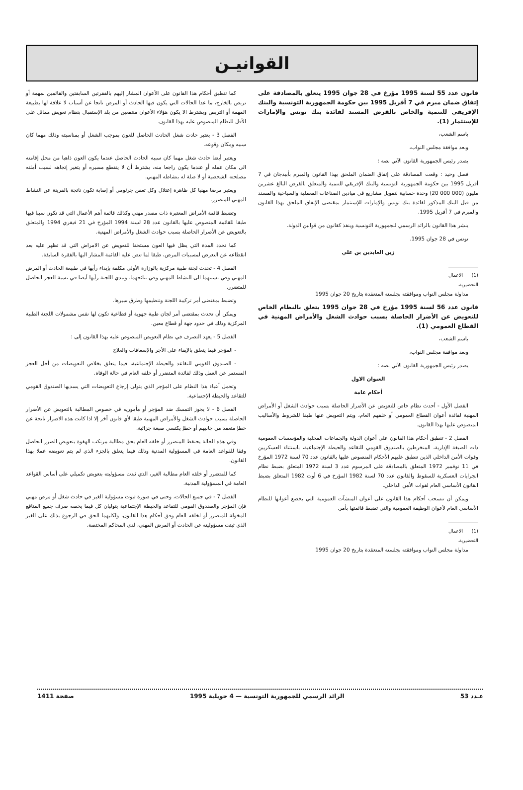القوانيـن
قانون عدد 55 لسنة 1995 مؤرخ في 28 جوان 1995 يتعلق بالمصادقة على إتفاق ضمان مبرم في 7 أفريل 1995 بين حكومة الجمهورية التونسية والبنك الإفريقي للتنمية والخاص بالقرض المسند لفائدة بنك تونس والإمارات للإستثمار (1).
باسم الشعب،
وبعد موافقة مجلس النواب،
يصدر رئيس الجمهورية القانون الآتي نصه :
فصل وحيد : وقعت المصادقة على إتفاق الضمان الملحق بهذا القانون والمبرم بأبيدجان في 7 أفريل 1995 بين حكومة الجمهورية التونسية والبنك الإفريقي للتنمية والمتعلق بالقرض البالغ عشرين مليون (000 000 20) وحدة حسابية لتمويل مشاريع في ميادين الصناعات المعملية والسياحية والمسند من قبل البنك المذكور لفائدة بنك تونس والإمارات للإستثمار بمقتضى الإتفاق الملحق بهذا القانون والمبرم في 7 أفريل 1995.
ينشر هذا القانون بالرائد الرسمي للجمهورية التونسية وينفذ كقانون من قوانين الدولة.
تونس في 28 جوان 1995.
زين العابدين بن علي
(1) الاعمال التحضيرية.
مداولة مجلس النواب وموافقته بجلسته المنعقدة بتاريخ 20 جوان 1995
قانون عدد 56 لسنة 1995 مؤرخ في 28 جوان 1995 يتعلق بالنظام الخاص للتعويض عن الأضرار الحاصلة بسبب حوادث الشغل والأمراض المهنية في القطاع العمومي (1).
باسم الشعب،
وبعد موافقة مجلس النواب،
يصدر رئيس الجمهورية القانون الآتي نصه :
العنوان الاول
أحكام عامة
الفصل الأول - أحدث نظام خاص للتعويض عن الأضرار الحاصلة بسبب حوادث الشغل أو الأمراض المهنية لفائدة أعوان القطاع العمومي أو خلفهم العام، ويتم التعويض عنها طبقا للشروط والأساليب المنصوص عليها بهذا القانون.
الفصل 2 - تنطبق أحكام هذا القانون على أعوان الدولة والجماعات المحلية والمؤسسات العمومية ذات الصبغة الإدارية، المنخرطين بالصندوق القومي للتقاعد والحيطة الإجتماعية، باستثناء العسكريين وقوات الأمن الداخلي الذين تنطبق عليهم الأحكام المنصوص عليها بالقانون عدد 70 لسنة 1972 المؤرخ في 11 نوفمبر 1972 المتعلق بالمصادقة على المرسوم عدد 3 لسنة 1972 المتعلق بضبط نظام الجرايات العسكرية للسقوط والقانون عدد 70 لسنة 1982 المؤرخ في 6 أوت 1982 المتعلق بضبط القانون الأساسي العام لقوات الأمن الداخلي.
ويمكن أن تنسحب أحكام هذا القانون على أعوان المنشآت العمومية التي يخضع أعوانها للنظام الأساسي العام لأعوان الوظيفة العمومية والتي تضبط قائمتها بأمر.
(1) الاعمال التحضيرية.
مداولة مجلس النواب وموافقته بجلسته المنعقدة بتاريخ 20 جوان 1995
كما تنطبق أحكام هذا القانون على الأعوان المشار إليهم بالفقرتين السابقتين والقائمين بمهمة أو تربص بالخارج، ما عدا الحالات التي يكون فيها الحادث أو المرض ناتجا عن أسباب لا علاقة لها بطبيعة المهمة أو التربص ويشترط الا يكون هؤلاء الأعوان منتفعين من بلد الإستقبال بنظام تعويض مماثل على الأقل للنظام المنصوص عليه بهذا القانون.
الفصل 3 - يعتبر حادث شغل الحادث الحاصل للعون بموجب الشغل أو بمناسبته وذلك مهما كان سببه ومكان وقوعه.
ويعتبر أيضا حادث شغل مهما كان سببه الحادث الحاصل عندما يكون العون ذاهبا من محل إقامته الى مكان عمله أو عندما يكون راجعا منه، يشترط أن لا ينقطع مسيره أو يتغير إتجاهه لسبب أملته مصلحته الشخصية أو لا صلة له بنشاطه المهني.
ويعتبر مرضا مهنيا كل ظاهرة إعتلال وكل تعفن جرثومي أو إصابة تكون ناتجة بالقرينة عن النشاط المهني للمتضرر.
وتضبط قائمة الأمراض المعتبرة ذات مصدر مهني وكذلك قائمة أهم الأعمال التي قد تكون سببا فيها طبقا للقائمة المنصوص عليها بالقانون عدد 28 لسنة 1994 المؤرخ في 21 فيفري 1994 والمتعلق بالتعويض عن الأضرار الحاصلة بسبب حوادث الشغل والأمراض المهنية.
كما تحدد المدة التي يظل فيها العون مستحقا للتعويض عن الامراض التي قد تظهر عليه بعد انقطاعه عن التعرض لمسببات المرض، طبقا لما تنص عليه القائمة المشار اليها بالفقرة السابقة.
الفصل 4 - تحدث لجنة طبية مركزية بالوزارة الأولى مكلفة بإبداء رأيها في طبيعة الحادث أو المرض المهني وفي نسبتهما الى النشاط المهني وفي نتائجهما. وتبدي اللجنة رأيها أيضا في نسبة العجز الحاصل للمتضرر.
وتضبط بمقتضى أمر تركيبة اللجنة وتنظيمها وطرق سيرها.
ويمكن أن تحدث بمقتضى أمر لجان طبية جهوية أو قطاعية تكون لها نفس مشمولات اللجنة الطبية المركزية وذلك في حدود جهة أو قطاع معين.
الفصل 5 - يعهد التصرف في نظام التعويض المنصوص عليه بهذا القانون إلى :
- المؤجر فيما يتعلق بالإبقاء على الأجر والإسعافات والعلاج
- الصندوق القومي للتقاعد والحيطة الإجتماعية، فيما يتعلق بخلاص التعويضات من أجل العجز المستمر عن العمل وذلك لفائدة المتضرر أو خلفه العام في حالة الوفاة.
وتحمل أعباء هذا النظام على المؤجر الذي يتولى إرجاع التعويضات التي يسديها الصندوق القومي للتقاعد والحيطة الإجتماعية.
الفصل 6 - لا يجوز التمسك ضد المؤجر أو مأموريه في خصوص المطالبة بالتعويض عن الأضرار الحاصلة بسبب حوادث الشغل والأمراض المهنية طبقا لأي قانون آخر إلا اذا كانت هذه الاضرار ناتجة عن خطإ متعمد من جانبهم أو خطإ يكتسي صبغة جزائية.
وفي هذه الحالة يحتفظ المتضرر أو خلفه العام بحق مطالبة مرتكب الهفوة بتعويض الضرر الحاصل وفقا للقواعد العامة في المسؤولية المدنية وذلك فيما يتعلق بالجزء الذي لم يتم تعويضه عملا بهذا القانون.
كما للمتضرر أو خلفه العام مطالبة الغير، الذي ثبتت مسؤوليته بتعويض تكميلي على أساس القواعد العامة في المسؤولية المدنية.
الفصل 7 - في جميع الحالات، وحتى في صورة ثبوت مسؤولية الغير في حادث شغل أو مرض مهني فإن المؤجر والصندوق القومي للتقاعد والحيطة الإجتماعية يتوليان كل فيما يخصه صرف جميع المنافع المخولة للمتضرر أو لخلفه العام وفق أحكام هذا القانون، ولكليهما الحق في الرجوع بذلك على الغير الذي ثبتت مسؤوليته عن الحادث أو المرض المهني، لدى المحاكم المختصة.
عـدد 53 الرائد الرسمي للجمهورية التونسية — 4 جويلية 1995 صفحة 1411